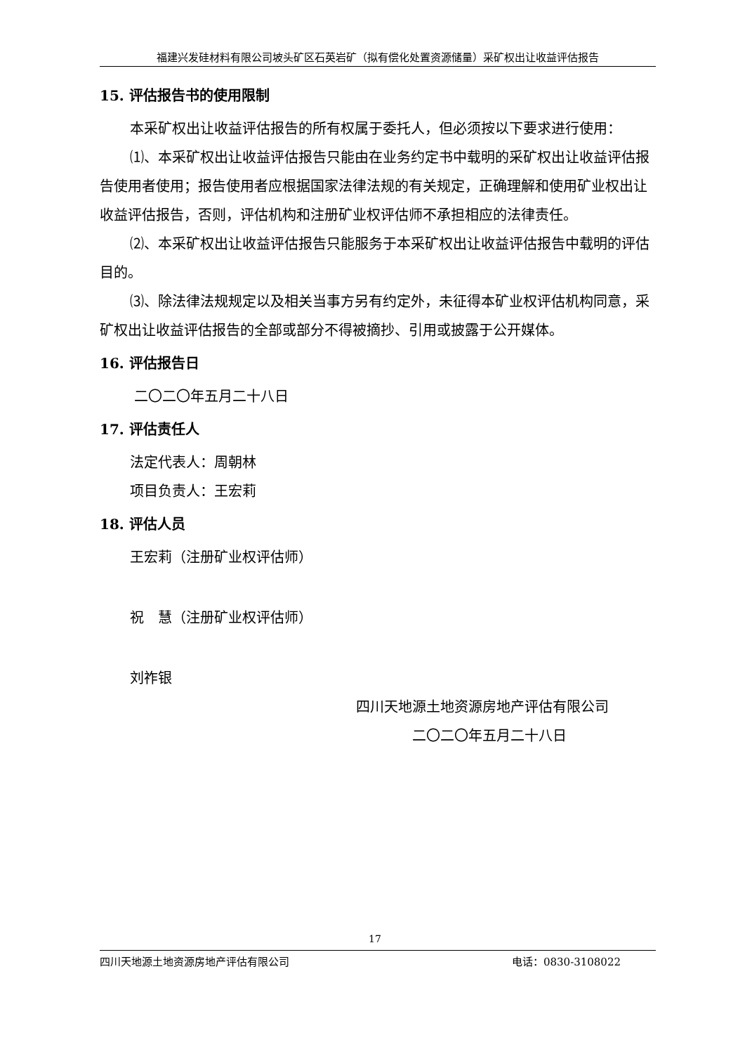福建兴发硅材料有限公司坡头矿区石英岩矿（拟有偿化处置资源储量）采矿权出让收益评估报告
15. 评估报告书的使用限制
本采矿权出让收益评估报告的所有权属于委托人，但必须按以下要求进行使用：
⑴、本采矿权出让收益评估报告只能由在业务约定书中载明的采矿权出让收益评估报告使用者使用；报告使用者应根据国家法律法规的有关规定，正确理解和使用矿业权出让收益评估报告，否则，评估机构和注册矿业权评估师不承担相应的法律责任。
⑵、本采矿权出让收益评估报告只能服务于本采矿权出让收益评估报告中载明的评估目的。
⑶、除法律法规规定以及相关当事方另有约定外，未征得本矿业权评估机构同意，采矿权出让收益评估报告的全部或部分不得被摘抄、引用或披露于公开媒体。
16. 评估报告日
二〇二〇年五月二十八日
17. 评估责任人
法定代表人：周朝林
项目负责人：王宏莉
18. 评估人员
王宏莉（注册矿业权评估师）
祝　慧（注册矿业权评估师）
刘祚银
四川天地源土地资源房地产评估有限公司
二〇二〇年五月二十八日
17
四川天地源土地资源房地产评估有限公司 电话：0830-3108022